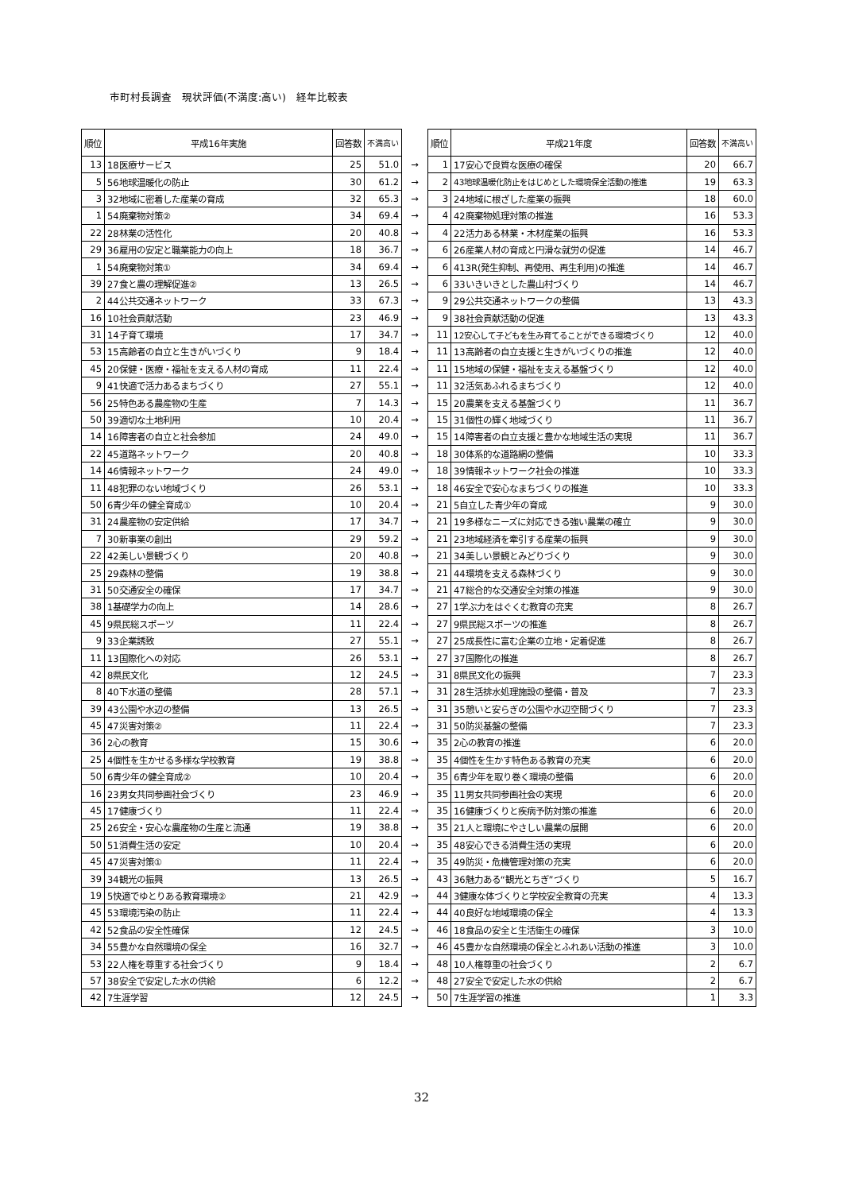市町村長調査　現状評価(不満度:高い)　経年比較表
| 順位 | 平成16年実施 | 回答数 | 不満高い | | 順位 | 平成21年度 | 回答数 | 不満高い |
| --- | --- | --- | --- | --- | --- | --- | --- | --- |
| 13 | 18医療サービス | 25 | 51.0 | → | 1 | 17安心で良質な医療の確保 | 20 | 66.7 |
| 5 | 56地球温暖化の防止 | 30 | 61.2 | → | 2 | 43地球温暖化防止をはじめとした環境保全活動の推進 | 19 | 63.3 |
| 3 | 32地域に密着した産業の育成 | 32 | 65.3 | → | 3 | 24地域に根ざした産業の振興 | 18 | 60.0 |
| 1 | 54廃棄物対策② | 34 | 69.4 | → | 4 | 42廃棄物処理対策の推進 | 16 | 53.3 |
| 22 | 28林業の活性化 | 20 | 40.8 | → | 4 | 22活力ある林業・木材産業の振興 | 16 | 53.3 |
| 29 | 36雇用の安定と職業能力の向上 | 18 | 36.7 | → | 6 | 26産業人材の育成と円滑な就労の促進 | 14 | 46.7 |
| 1 | 54廃棄物対策① | 34 | 69.4 | → | 6 | 413R(発生抑制、再使用、再生利用)の推進 | 14 | 46.7 |
| 39 | 27食と農の理解促進② | 13 | 26.5 | → | 6 | 33いきいきとした農山村づくり | 14 | 46.7 |
| 2 | 44公共交通ネットワーク | 33 | 67.3 | → | 9 | 29公共交通ネットワークの整備 | 13 | 43.3 |
| 16 | 10社会貢献活動 | 23 | 46.9 | → | 9 | 38社会貢献活動の促進 | 13 | 43.3 |
| 31 | 14子育て環境 | 17 | 34.7 | → | 11 | 12安心して子どもを生み育てることができる環境づくり | 12 | 40.0 |
| 53 | 15高齢者の自立と生きがいづくり | 9 | 18.4 | → | 11 | 13高齢者の自立支援と生きがいづくりの推進 | 12 | 40.0 |
| 45 | 20保健・医療・福祉を支える人材の育成 | 11 | 22.4 | → | 11 | 15地域の保健・福祉を支える基盤づくり | 12 | 40.0 |
| 9 | 41快適で活力あるまちづくり | 27 | 55.1 | → | 11 | 32活気あふれるまちづくり | 12 | 40.0 |
| 56 | 25特色ある農産物の生産 | 7 | 14.3 | → | 15 | 20農業を支える基盤づくり | 11 | 36.7 |
| 50 | 39適切な土地利用 | 10 | 20.4 | → | 15 | 31個性の輝く地域づくり | 11 | 36.7 |
| 14 | 16障害者の自立と社会参加 | 24 | 49.0 | → | 15 | 14障害者の自立支援と豊かな地域生活の実現 | 11 | 36.7 |
| 22 | 45道路ネットワーク | 20 | 40.8 | → | 18 | 30体系的な道路網の整備 | 10 | 33.3 |
| 14 | 46情報ネットワーク | 24 | 49.0 | → | 18 | 39情報ネットワーク社会の推進 | 10 | 33.3 |
| 11 | 48犯罪のない地域づくり | 26 | 53.1 | → | 18 | 46安全で安心なまちづくりの推進 | 10 | 33.3 |
| 50 | 6青少年の健全育成① | 10 | 20.4 | → | 21 | 5自立した青少年の育成 | 9 | 30.0 |
| 31 | 24農産物の安定供給 | 17 | 34.7 | → | 21 | 19多様なニーズに対応できる強い農業の確立 | 9 | 30.0 |
| 7 | 30新事業の創出 | 29 | 59.2 | → | 21 | 23地域経済を牽引する産業の振興 | 9 | 30.0 |
| 22 | 42美しい景観づくり | 20 | 40.8 | → | 21 | 34美しい景観とみどりづくり | 9 | 30.0 |
| 25 | 29森林の整備 | 19 | 38.8 | → | 21 | 44環境を支える森林づくり | 9 | 30.0 |
| 31 | 50交通安全の確保 | 17 | 34.7 | → | 21 | 47総合的な交通安全対策の推進 | 9 | 30.0 |
| 38 | 1基礎学力の向上 | 14 | 28.6 | → | 27 | 1学ぶ力をはぐくむ教育の充実 | 8 | 26.7 |
| 45 | 9県民総スポーツ | 11 | 22.4 | → | 27 | 9県民総スポーツの推進 | 8 | 26.7 |
| 9 | 33企業誘致 | 27 | 55.1 | → | 27 | 25成長性に富む企業の立地・定着促進 | 8 | 26.7 |
| 11 | 13国際化への対応 | 26 | 53.1 | → | 27 | 37国際化の推進 | 8 | 26.7 |
| 42 | 8県民文化 | 12 | 24.5 | → | 31 | 8県民文化の振興 | 7 | 23.3 |
| 8 | 40下水道の整備 | 28 | 57.1 | → | 31 | 28生活排水処理施設の整備・普及 | 7 | 23.3 |
| 39 | 43公園や水辺の整備 | 13 | 26.5 | → | 31 | 35憩いと安らぎの公園や水辺空間づくり | 7 | 23.3 |
| 45 | 47災害対策② | 11 | 22.4 | → | 31 | 50防災基盤の整備 | 7 | 23.3 |
| 36 | 2心の教育 | 15 | 30.6 | → | 35 | 2心の教育の推進 | 6 | 20.0 |
| 25 | 4個性を生かせる多様な学校教育 | 19 | 38.8 | → | 35 | 4個性を生かす特色ある教育の充実 | 6 | 20.0 |
| 50 | 6青少年の健全育成② | 10 | 20.4 | → | 35 | 6青少年を取り巻く環境の整備 | 6 | 20.0 |
| 16 | 23男女共同参画社会づくり | 23 | 46.9 | → | 35 | 11男女共同参画社会の実現 | 6 | 20.0 |
| 45 | 17健康づくり | 11 | 22.4 | → | 35 | 16健康づくりと疾病予防対策の推進 | 6 | 20.0 |
| 25 | 26安全・安心な農産物の生産と流通 | 19 | 38.8 | → | 35 | 21人と環境にやさしい農業の展開 | 6 | 20.0 |
| 50 | 51消費生活の安定 | 10 | 20.4 | → | 35 | 48安心できる消費生活の実現 | 6 | 20.0 |
| 45 | 47災害対策① | 11 | 22.4 | → | 35 | 49防災・危機管理対策の充実 | 6 | 20.0 |
| 39 | 34観光の振興 | 13 | 26.5 | → | 43 | 36魅力ある“観光とちぎ”づくり | 5 | 16.7 |
| 19 | 5快適でゆとりある教育環境② | 21 | 42.9 | → | 44 | 3健康な体づくりと学校安全教育の充実 | 4 | 13.3 |
| 45 | 53環境汚染の防止 | 11 | 22.4 | → | 44 | 40良好な地域環境の保全 | 4 | 13.3 |
| 42 | 52食品の安全性確保 | 12 | 24.5 | → | 46 | 18食品の安全と生活衛生の確保 | 3 | 10.0 |
| 34 | 55豊かな自然環境の保全 | 16 | 32.7 | → | 46 | 45豊かな自然環境の保全とふれあい活動の推進 | 3 | 10.0 |
| 53 | 22人権を尊重する社会づくり | 9 | 18.4 | → | 48 | 10人権尊重の社会づくり | 2 | 6.7 |
| 57 | 38安全で安定した水の供給 | 6 | 12.2 | → | 48 | 27安全で安定した水の供給 | 2 | 6.7 |
| 42 | 7生涯学習 | 12 | 24.5 | → | 50 | 7生涯学習の推進 | 1 | 3.3 |
32